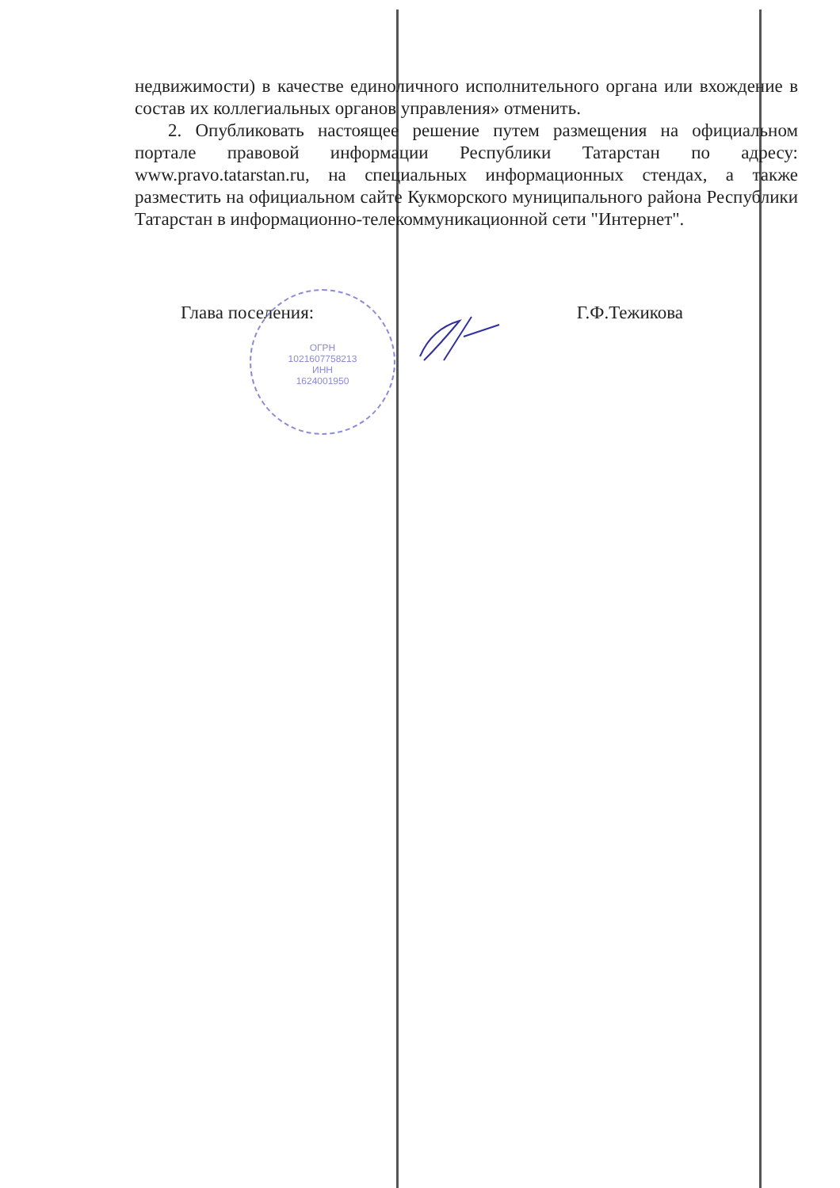ОГРН
1021607758213
ИНН
1624001950
недвижимости) в качестве единоличного исполнительного органа или вхождение в состав их коллегиальных органов управления» отменить.
2. Опубликовать настоящее решение путем размещения на официальном портале правовой информации Республики Татарстан по адресу: www.pravo.tatarstan.ru, на специальных информационных стендах, а также разместить на официальном сайте Кукморского муниципального района Республики Татарстан в информационно-телекоммуникационной сети "Интернет".
Глава поселения: Г.Ф.Тежикова